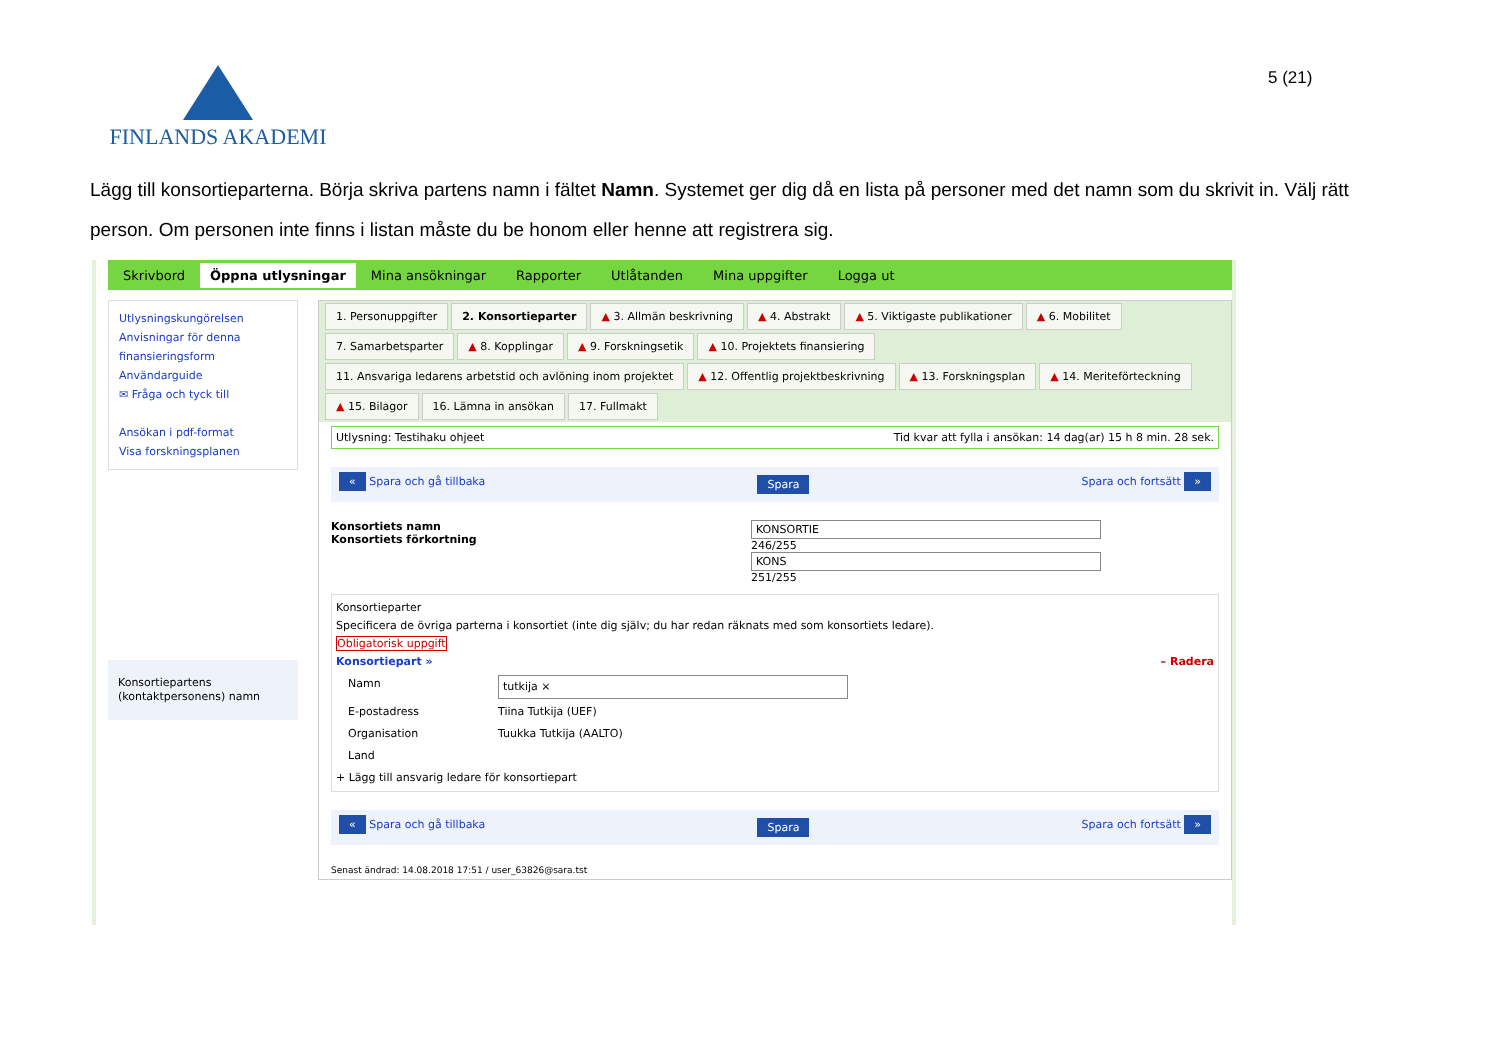FINLANDS AKADEMI 5 (21)
Lägg till konsortieparterna. Börja skriva partens namn i fältet Namn. Systemet ger dig då en lista på personer med det namn som du skrivit in. Välj rätt person. Om personen inte finns i listan måste du be honom eller henne att registrera sig.
Skrivbord Öppna utlysningar Mina ansökningar Rapporter Utlåtanden Mina uppgifter Logga ut
Utlysningskungörelsen
Anvisningar för denna finansieringsform
Användarguide
✉ Fråga och tyck till
Ansökan i pdf-format
Visa forskningsplanen
Konsortiepartens (kontaktpersonens) namn
1. Personuppgifter 2. Konsortieparter ▲ 3. Allmän beskrivning ▲ 4. Abstrakt ▲ 5. Viktigaste publikationer ▲ 6. Mobilitet 7. Samarbetsparter ▲ 8. Kopplingar ▲ 9. Forskningsetik ▲ 10. Projektets finansiering 11. Ansvariga ledarens arbetstid och avlöning inom projektet ▲ 12. Offentlig projektbeskrivning ▲ 13. Forskningsplan ▲ 14. Meriteförteckning ▲ 15. Bilagor 16. Lämna in ansökan 17. Fullmakt
Utlysning: Testihaku ohjeet Tid kvar att fylla i ansökan: 14 dag(ar) 15 h 8 min. 28 sek.
« Spara och gå tillbaka Spara Spara och fortsätt »
Konsortiets namn
Konsortiets förkortning
KONSORTIE
246/255
KONS
251/255
Konsortieparter
Specificera de övriga parterna i konsortiet (inte dig själv; du har redan räknats med som konsortiets ledare).
Obligatorisk uppgift
Konsortiepart » – Radera
Namn tutkija ×
E-postadress Tiina Tutkija (UEF)
Organisation Tuukka Tutkija (AALTO)
Land
+ Lägg till ansvarig ledare för konsortiepart
« Spara och gå tillbaka Spara Spara och fortsätt »
Senast ändrad: 14.08.2018 17:51 / user_63826@sara.tst